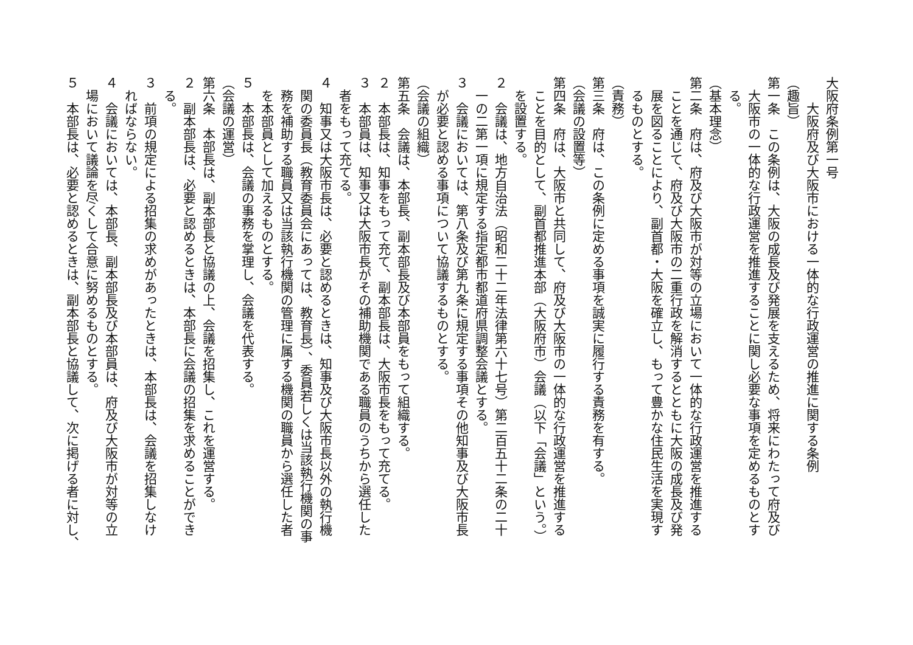大阪府条例第一号
　　大阪府及び大阪市における一体的な行政運営の推進に関する条例
（趣旨）
第一条　この条例は、大阪の成長及び発展を支えるため、将来にわたって府及び
　大阪市の一体的な行政運営を推進することに関し必要な事項を定めるものとす
　る。
（基本理念）
第二条　府は、府及び大阪市が対等の立場において一体的な行政運営を推進する
　ことを通じて、府及び大阪市の二重行政を解消するとともに大阪の成長及び発
　展を図ることにより、副首都・大阪を確立し、もって豊かな住民生活を実現す
　るものとする。
（責務）
第三条　府は、この条例に定める事項を誠実に履行する責務を有する。
（会議の設置等）
第四条　府は、大阪市と共同して、府及び大阪市の一体的な行政運営を推進する
　ことを目的として、副首都推進本部（大阪府市）会議（以下「会議」という。）
　を設置する。
２　会議は、地方自治法（昭和二十二年法律第六十七号）第二百五十二条の二十
　一の二第一項に規定する指定都市都道府県調整会議とする。
３　会議においては、第八条及び第九条に規定する事項その他知事及び大阪市長
　が必要と認める事項について協議するものとする。
（会議の組織）
第五条　会議は、本部長、副本部長及び本部員をもって組織する。
２　本部長は、知事をもって充て、副本部長は、大阪市長をもって充てる。
３　本部員は、知事又は大阪市長がその補助機関である職員のうちから選任した
　者をもって充てる。
４　知事又は大阪市長は、必要と認めるときは、知事及び大阪市長以外の執行機
　関の委員長（教育委員会にあっては、教育長）、委員若しくは当該執行機関の事
　務を補助する職員又は当該執行機関の管理に属する機関の職員から選任した者
　を本部員として加えるものとする。
５　本部長は、会議の事務を掌理し、会議を代表する。
（会議の運営）
第六条　本部長は、副本部長と協議の上、会議を招集し、これを運営する。
２　副本部長は、必要と認めるときは、本部長に会議の招集を求めることができ
　る。
３　前項の規定による招集の求めがあったときは、本部長は、会議を招集しなけ
　ればならない。
４　会議においては、本部長、副本部長及び本部員は、府及び大阪市が対等の立
　場において議論を尽くして合意に努めるものとする。
５　本部長は、必要と認めるときは、副本部長と協議して、次に掲げる者に対し、